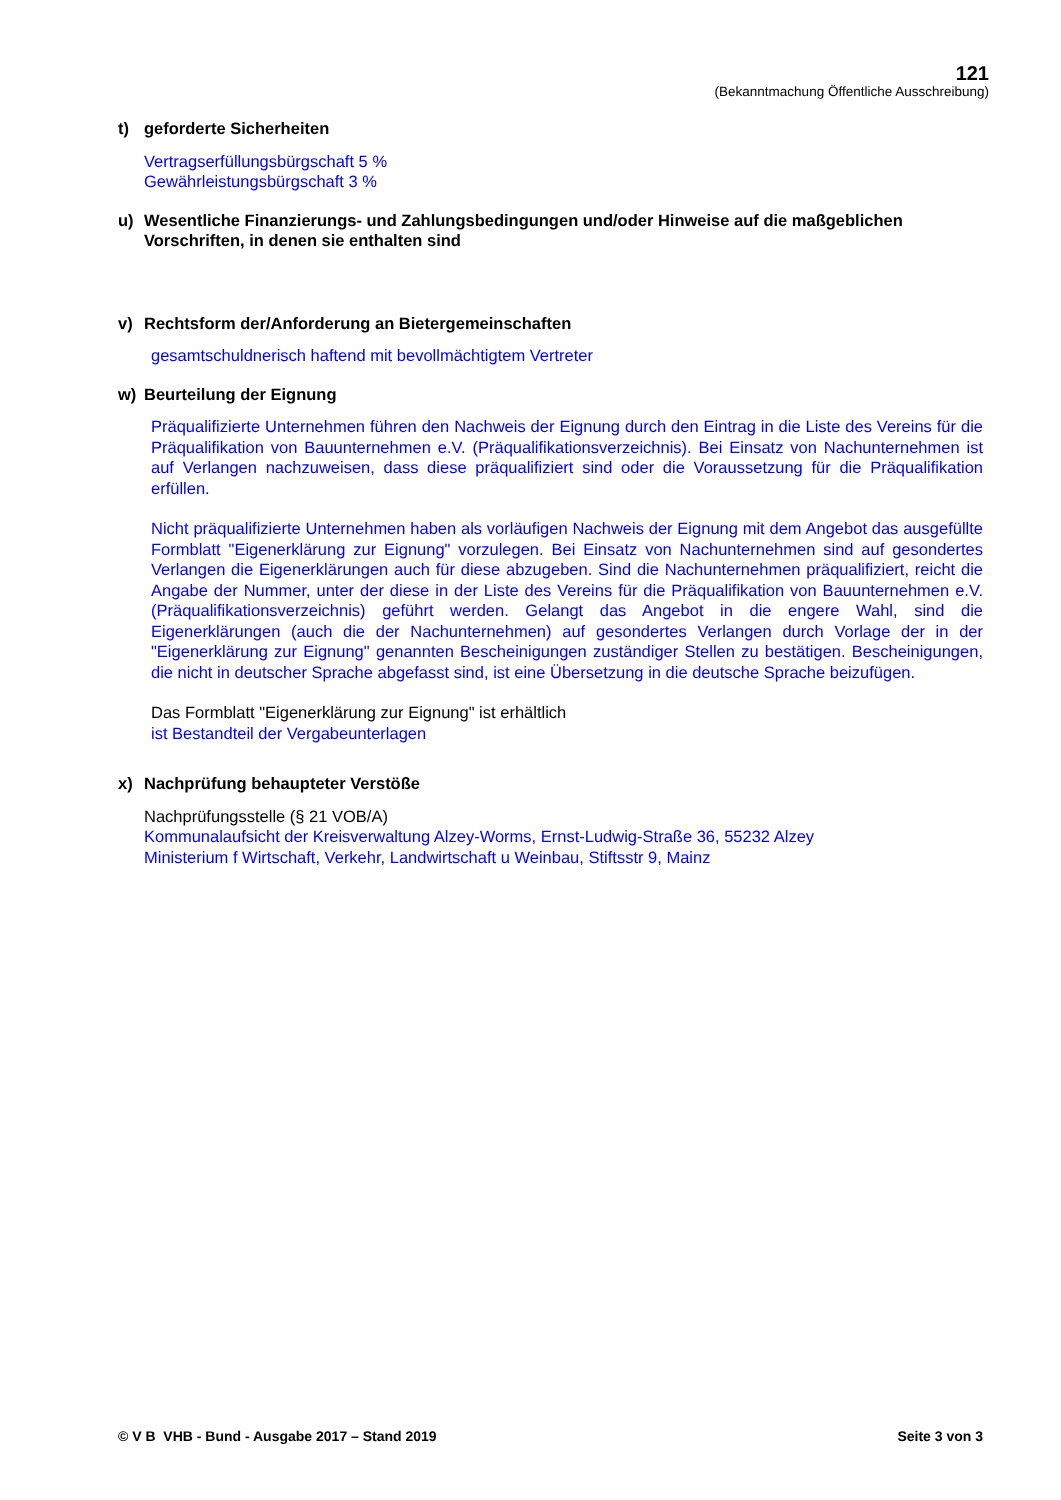121
(Bekanntmachung Öffentliche Ausschreibung)
t) geforderte Sicherheiten
Vertragserfüllungsbürgschaft 5 %
Gewährleistungsbürgschaft 3 %
u) Wesentliche Finanzierungs- und Zahlungsbedingungen und/oder Hinweise auf die maßgeblichen Vorschriften, in denen sie enthalten sind
v) Rechtsform der/Anforderung an Bietergemeinschaften
gesamtschuldnerisch haftend mit bevollmächtigtem Vertreter
w) Beurteilung der Eignung
Präqualifizierte Unternehmen führen den Nachweis der Eignung durch den Eintrag in die Liste des Vereins für die Präqualifikation von Bauunternehmen e.V. (Präqualifikationsverzeichnis). Bei Einsatz von Nachunternehmen ist auf Verlangen nachzuweisen, dass diese präqualifiziert sind oder die Voraussetzung für die Präqualifikation erfüllen.
Nicht präqualifizierte Unternehmen haben als vorläufigen Nachweis der Eignung mit dem Angebot das ausgefüllte Formblatt "Eigenerklärung zur Eignung" vorzulegen. Bei Einsatz von Nachunternehmen sind auf gesondertes Verlangen die Eigenerklärungen auch für diese abzugeben. Sind die Nachunternehmen präqualifiziert, reicht die Angabe der Nummer, unter der diese in der Liste des Vereins für die Präqualifikation von Bauunternehmen e.V. (Präqualifikationsverzeichnis) geführt werden. Gelangt das Angebot in die engere Wahl, sind die Eigenerklärungen (auch die der Nachunternehmen) auf gesondertes Verlangen durch Vorlage der in der "Eigenerklärung zur Eignung" genannten Bescheinigungen zuständiger Stellen zu bestätigen. Bescheinigungen, die nicht in deutscher Sprache abgefasst sind, ist eine Übersetzung in die deutsche Sprache beizufügen.
Das Formblatt "Eigenerklärung zur Eignung" ist erhältlich
ist Bestandteil der Vergabeunterlagen
x) Nachprüfung behaupteter Verstöße
Nachprüfungsstelle (§ 21 VOB/A)
Kommunalaufsicht der Kreisverwaltung Alzey-Worms, Ernst-Ludwig-Straße 36, 55232 Alzey
Ministerium f Wirtschaft, Verkehr, Landwirtschaft u Weinbau, Stiftsstr 9, Mainz
© V B VHB - Bund - Ausgabe 2017 – Stand 2019 Seite 3 von 3